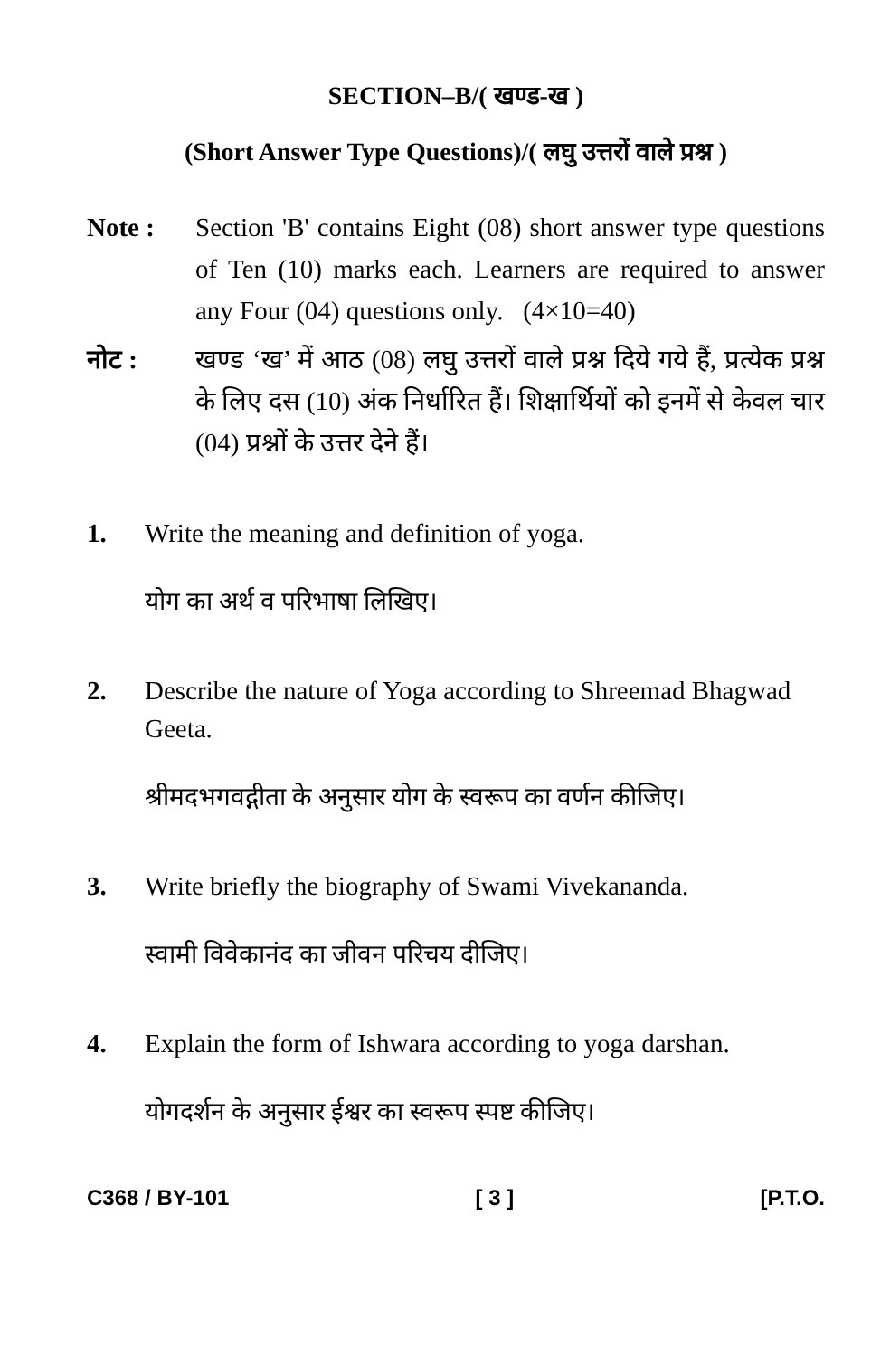SECTION–B/( खण्ड-ख )
(Short Answer Type Questions)/( लघु उत्तरों वाले प्रश्न )
Note : Section 'B' contains Eight (08) short answer type questions of Ten (10) marks each. Learners are required to answer any Four (04) questions only. (4×10=40)
नोट : खण्ड ‘ख’ में आठ (08) लघु उत्तरों वाले प्रश्न दिये गये हैं, प्रत्येक प्रश्न के लिए दस (10) अंक निर्धारित हैं। शिक्षार्थियों को इनमें से केवल चार (04) प्रश्नों के उत्तर देने हैं।
1. Write the meaning and definition of yoga.
योग का अर्थ व परिभाषा लिखिए।
2. Describe the nature of Yoga according to Shreemad Bhagwad Geeta.
श्रीमदभगवद्गीता के अनुसार योग के स्वरूप का वर्णन कीजिए।
3. Write briefly the biography of Swami Vivekananda.
स्वामी विवेकानंद का जीवन परिचय दीजिए।
4. Explain the form of Ishwara according to yoga darshan.
योगदर्शन के अनुसार ईश्वर का स्वरूप स्पष्ट कीजिए।
C368 / BY-101 [ 3 ] [P.T.O.